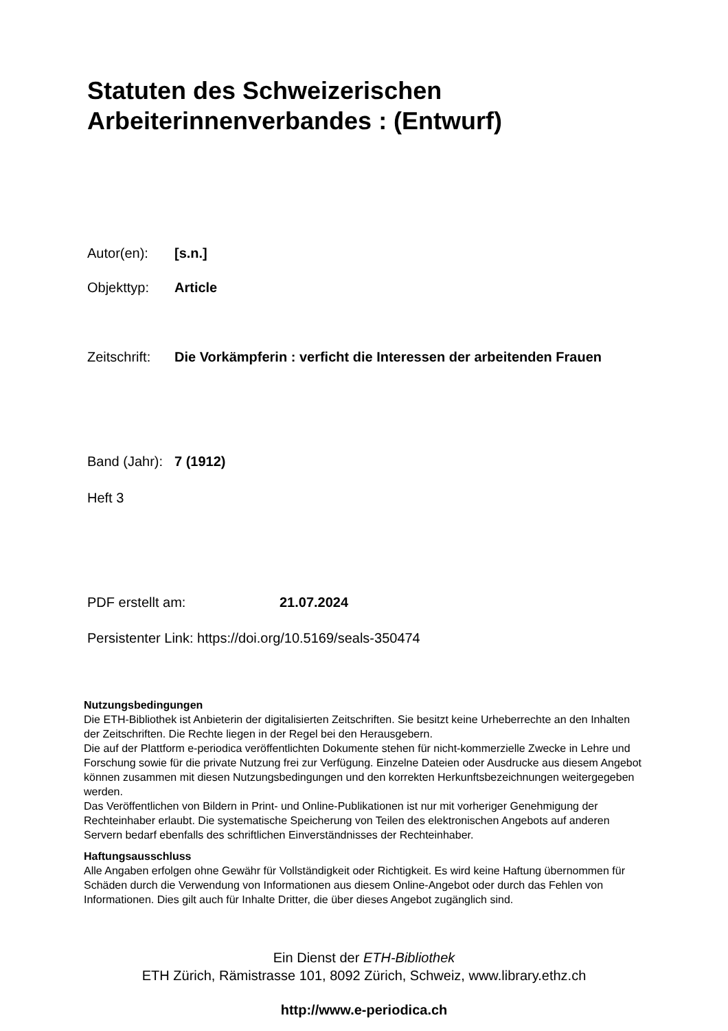Statuten des Schweizerischen
Arbeiterinnenverbandes : (Entwurf)
Autor(en): [s.n.]
Objekttyp: Article
Zeitschrift: Die Vorkämpferin : verficht die Interessen der arbeitenden Frauen
Band (Jahr): 7 (1912)
Heft 3
PDF erstellt am: 21.07.2024
Persistenter Link: https://doi.org/10.5169/seals-350474
Nutzungsbedingungen
Die ETH-Bibliothek ist Anbieterin der digitalisierten Zeitschriften. Sie besitzt keine Urheberrechte an den Inhalten der Zeitschriften. Die Rechte liegen in der Regel bei den Herausgebern.
Die auf der Plattform e-periodica veröffentlichten Dokumente stehen für nicht-kommerzielle Zwecke in Lehre und Forschung sowie für die private Nutzung frei zur Verfügung. Einzelne Dateien oder Ausdrucke aus diesem Angebot können zusammen mit diesen Nutzungsbedingungen und den korrekten Herkunftsbezeichnungen weitergegeben werden.
Das Veröffentlichen von Bildern in Print- und Online-Publikationen ist nur mit vorheriger Genehmigung der Rechteinhaber erlaubt. Die systematische Speicherung von Teilen des elektronischen Angebots auf anderen Servern bedarf ebenfalls des schriftlichen Einverständnisses der Rechteinhaber.
Haftungsausschluss
Alle Angaben erfolgen ohne Gewähr für Vollständigkeit oder Richtigkeit. Es wird keine Haftung übernommen für Schäden durch die Verwendung von Informationen aus diesem Online-Angebot oder durch das Fehlen von Informationen. Dies gilt auch für Inhalte Dritter, die über dieses Angebot zugänglich sind.
Ein Dienst der ETH-Bibliothek
ETH Zürich, Rämistrasse 101, 8092 Zürich, Schweiz, www.library.ethz.ch
http://www.e-periodica.ch